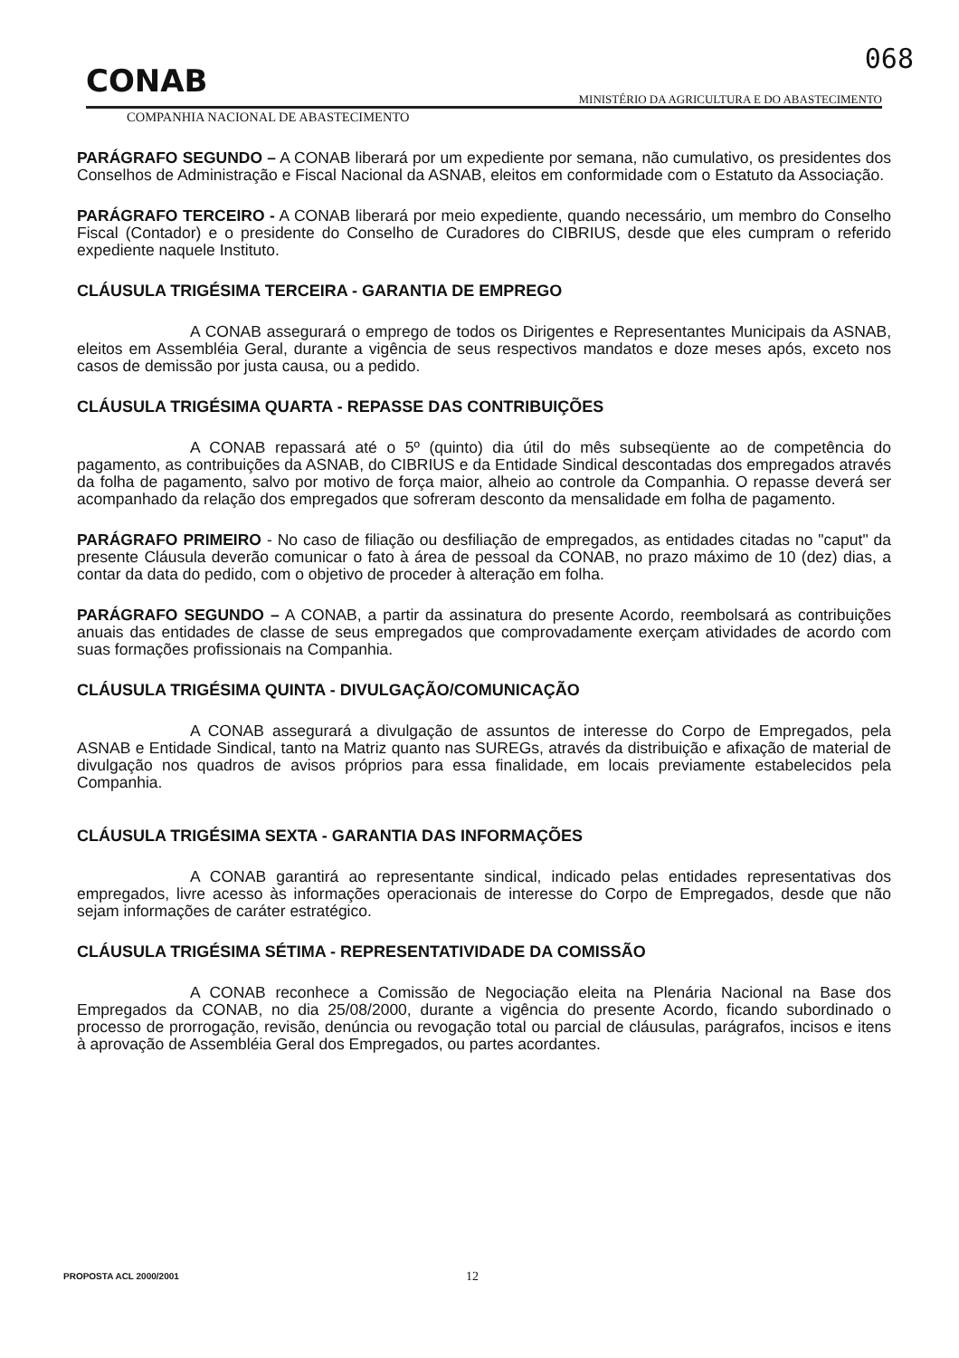068
CONAB MINISTÉRIO DA AGRICULTURA E DO ABASTECIMENTO
COMPANHIA NACIONAL DE ABASTECIMENTO
PARÁGRAFO SEGUNDO – A CONAB liberará por um expediente por semana, não cumulativo, os presidentes dos Conselhos de Administração e Fiscal Nacional da ASNAB, eleitos em conformidade com o Estatuto da Associação.
PARÁGRAFO TERCEIRO - A CONAB liberará por meio expediente, quando necessário, um membro do Conselho Fiscal (Contador) e o presidente do Conselho de Curadores do CIBRIUS, desde que eles cumpram o referido expediente naquele Instituto.
CLÁUSULA TRIGÉSIMA TERCEIRA - GARANTIA DE EMPREGO
A CONAB assegurará o emprego de todos os Dirigentes e Representantes Municipais da ASNAB, eleitos em Assembléia Geral, durante a vigência de seus respectivos mandatos e doze meses após, exceto nos casos de demissão por justa causa, ou a pedido.
CLÁUSULA TRIGÉSIMA QUARTA - REPASSE DAS CONTRIBUIÇÕES
A CONAB repassará até o 5º (quinto) dia útil do mês subseqüente ao de competência do pagamento, as contribuições da ASNAB, do CIBRIUS e da Entidade Sindical descontadas dos empregados através da folha de pagamento, salvo por motivo de força maior, alheio ao controle da Companhia. O repasse deverá ser acompanhado da relação dos empregados que sofreram desconto da mensalidade em folha de pagamento.
PARÁGRAFO PRIMEIRO - No caso de filiação ou desfiliação de empregados, as entidades citadas no "caput" da presente Cláusula deverão comunicar o fato à área de pessoal da CONAB, no prazo máximo de 10 (dez) dias, a contar da data do pedido, com o objetivo de proceder à alteração em folha.
PARÁGRAFO SEGUNDO – A CONAB, a partir da assinatura do presente Acordo, reembolsará as contribuições anuais das entidades de classe de seus empregados que comprovadamente exerçam atividades de acordo com suas formações profissionais na Companhia.
CLÁUSULA TRIGÉSIMA QUINTA - DIVULGAÇÃO/COMUNICAÇÃO
A CONAB assegurará a divulgação de assuntos de interesse do Corpo de Empregados, pela ASNAB e Entidade Sindical, tanto na Matriz quanto nas SUREGs, através da distribuição e afixação de material de divulgação nos quadros de avisos próprios para essa finalidade, em locais previamente estabelecidos pela Companhia.
CLÁUSULA TRIGÉSIMA SEXTA - GARANTIA DAS INFORMAÇÕES
A CONAB garantirá ao representante sindical, indicado pelas entidades representativas dos empregados, livre acesso às informações operacionais de interesse do Corpo de Empregados, desde que não sejam informações de caráter estratégico.
CLÁUSULA TRIGÉSIMA SÉTIMA - REPRESENTATIVIDADE DA COMISSÃO
A CONAB reconhece a Comissão de Negociação eleita na Plenária Nacional na Base dos Empregados da CONAB, no dia 25/08/2000, durante a vigência do presente Acordo, ficando subordinado o processo de prorrogação, revisão, denúncia ou revogação total ou parcial de cláusulas, parágrafos, incisos e itens à aprovação de Assembléia Geral dos Empregados, ou partes acordantes.
PROPOSTA ACL 2000/2001 12